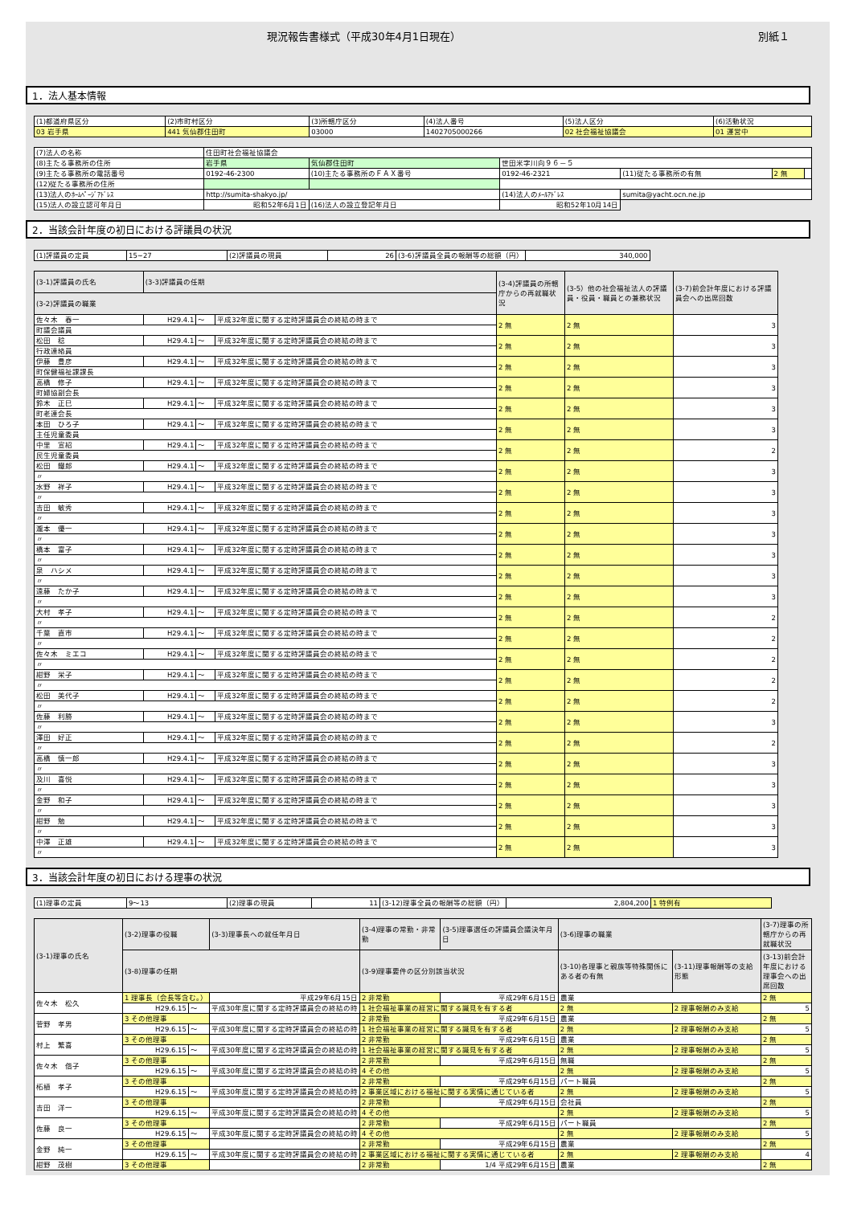現況報告書様式（平成30年4月1日現在） 別紙１
1．法人基本情報
| (1)都道府県区分 | (2)市町村区分 | (3)所轄庁区分 | (4)法人番号 | (5)法人区分 | (6)活動状況 |
| 03 岩手県 | 441 気仙郡住田町 | 03000 | 1402705000266 | 02 社会福祉協議会 | 01 運営中 |
| (7)法人の名称 | 住田町社会福祉協議会 | | | | | |
| (8)主たる事務所の住所 | 岩手県 | 気仙郡住田町 | 世田米字川向９６－５ | | | |
| (9)主たる事務所の電話番号 | 0192-46-2300 | (10)主たる事務所のＦＡＸ番号 | 0192-46-2321 | (11)従たる事務所の有無 | 2 無 | |
| (12)従たる事務所の住所 | | | | | | |
| (13)法人のﾎｰﾑﾍﾟｰｼﾞｱﾄﾞﾚｽ | http://sumita-shakyo.jp/ | | (14)法人のﾒｰﾙｱﾄﾞﾚｽ | sumita@yacht.ocn.ne.jp | | |
| (15)法人の設立認可年月日 | 昭和52年6月1日 | (16)法人の設立登記年月日 | 昭和52年10月14日 | | | |
2．当該会計年度の初日における評議員の状況
| (1)評議員の定員 | 15~27 | (2)評議員の現員 | 26 | (3-6)評議員全員の報酬等の総額（円） | 340,000 |
| (3-1)評議員の氏名 | (3-3)評議員の任期 | | | (3-4)評議員の所轄庁からの再就職状況 | (3-5）他の社会福祉法人の評議員・役員・職員との兼務状況 | (3-7)前会計年度における評議員会への出席回数 |
| (3-2)評議員の職業 | | | | | | |
| 佐々木 春一 | H29.4.1 | ～ | 平成32年度に関する定時評議員会の終結の時まで | 2 無 | 2 無 | 3 |
| 町議会議員 | | | | | | |
| 松田 稔 | H29.4.1 | ～ | 平成32年度に関する定時評議員会の終結の時まで | 2 無 | 2 無 | 3 |
| 行政連絡員 | | | | | | |
| 伊藤 豊彦 | H29.4.1 | ～ | 平成32年度に関する定時評議員会の終結の時まで | 2 無 | 2 無 | 3 |
| 町保健福祉課課長 | | | | | | |
| 高橋 修子 | H29.4.1 | ～ | 平成32年度に関する定時評議員会の終結の時まで | 2 無 | 2 無 | 3 |
| 町婦協副会長 | | | | | | |
| 鈴木 正巳 | H29.4.1 | ～ | 平成32年度に関する定時評議員会の終結の時まで | 2 無 | 2 無 | 3 |
| 町老連会長 | | | | | | |
| 本田 ひろ子 | H29.4.1 | ～ | 平成32年度に関する定時評議員会の終結の時まで | 2 無 | 2 無 | 3 |
| 主任児童委員 | | | | | | |
| 中里 宣紹 | H29.4.1 | ～ | 平成32年度に関する定時評議員会の終結の時まで | 2 無 | 2 無 | 2 |
| 民生児童委員 | | | | | | |
| 松田 鐵郎 | H29.4.1 | ～ | 平成32年度に関する定時評議員会の終結の時まで | 2 無 | 2 無 | 3 |
| 〃 | | | | | | |
| 水野 祥子 | H29.4.1 | ～ | 平成32年度に関する定時評議員会の終結の時まで | 2 無 | 2 無 | 3 |
| 〃 | | | | | | |
| 吉田 敏秀 | H29.4.1 | ～ | 平成32年度に関する定時評議員会の終結の時まで | 2 無 | 2 無 | 3 |
| 〃 | | | | | | |
| 瀧本 優一 | H29.4.1 | ～ | 平成32年度に関する定時評議員会の終結の時まで | 2 無 | 2 無 | 3 |
| 〃 | | | | | | |
| 橋本 富子 | H29.4.1 | ～ | 平成32年度に関する定時評議員会の終結の時まで | 2 無 | 2 無 | 3 |
| 〃 | | | | | | |
| 泉 ハシメ | H29.4.1 | ～ | 平成32年度に関する定時評議員会の終結の時まで | 2 無 | 2 無 | 3 |
| 〃 | | | | | | |
| 遠藤 たか子 | H29.4.1 | ～ | 平成32年度に関する定時評議員会の終結の時まで | 2 無 | 2 無 | 3 |
| 〃 | | | | | | |
| 大村 孝子 | H29.4.1 | ～ | 平成32年度に関する定時評議員会の終結の時まで | 2 無 | 2 無 | 2 |
| 〃 | | | | | | |
| 千葉 直市 | H29.4.1 | ～ | 平成32年度に関する定時評議員会の終結の時まで | 2 無 | 2 無 | 2 |
| 〃 | | | | | | |
| 佐々木 ミエコ | H29.4.1 | ～ | 平成32年度に関する定時評議員会の終結の時まで | 2 無 | 2 無 | 2 |
| 〃 | | | | | | |
| 紺野 栄子 | H29.4.1 | ～ | 平成32年度に関する定時評議員会の終結の時まで | 2 無 | 2 無 | 2 |
| 〃 | | | | | | |
| 松田 美代子 | H29.4.1 | ～ | 平成32年度に関する定時評議員会の終結の時まで | 2 無 | 2 無 | 2 |
| 〃 | | | | | | |
| 佐藤 利勝 | H29.4.1 | ～ | 平成32年度に関する定時評議員会の終結の時まで | 2 無 | 2 無 | 3 |
| 〃 | | | | | | |
| 澤田 好正 | H29.4.1 | ～ | 平成32年度に関する定時評議員会の終結の時まで | 2 無 | 2 無 | 2 |
| 〃 | | | | | | |
| 高橋 慎一郎 | H29.4.1 | ～ | 平成32年度に関する定時評議員会の終結の時まで | 2 無 | 2 無 | 3 |
| 〃 | | | | | | |
| 及川 喜悦 | H29.4.1 | ～ | 平成32年度に関する定時評議員会の終結の時まで | 2 無 | 2 無 | 3 |
| 〃 | | | | | | |
| 金野 和子 | H29.4.1 | ～ | 平成32年度に関する定時評議員会の終結の時まで | 2 無 | 2 無 | 3 |
| 〃 | | | | | | |
| 紺野 勉 | H29.4.1 | ～ | 平成32年度に関する定時評議員会の終結の時まで | 2 無 | 2 無 | 3 |
| 〃 | | | | | | |
| 中澤 正雄 | H29.4.1 | ～ | 平成32年度に関する定時評議員会の終結の時まで | 2 無 | 2 無 | 3 |
| 〃 | | | | | | |
3．当該会計年度の初日における理事の状況
| (1)理事の定員 | 9～13 | (2)理事の現員 | 11 | (3-12)理事全員の報酬等の総額（円） | 2,804,200 | 1 特例有 |
| (3-1)理事の氏名 | (3-2)理事の役職 | | | (3-3)理事長への就任年月日 | (3-4)理事の常勤・非常勤 | (3-5)理事選任の評議員会議決年月日 | (3-6)理事の職業 | | | (3-7)理事の所轄庁からの再就職状況 |
| | (3-8)理事の任期 | | | | (3-9)理事要件の区分別該当状況 | | | (3-10)各理事と親族等特殊関係にある者の有無 | (3-11)理事報酬等の支給形態 | (3-13)前会計年度における理事会への出席回数 |
| 佐々木 松久 | 1 理事長（会長等含む。） | | | 平成29年6月15日 | 2 非常勤 | 平成29年6月15日 | 農業 | | | 2 無 |
| | H29.6.15 | ～ | 平成30年度に関する定時評議員会の終結の時 | | 1 社会福祉事業の経営に関する識見を有する者 | | | 2 無 | 2 理事報酬のみ支給 | 5 |
| 菅野 孝男 | 3 その他理事 | | | | 2 非常勤 | 平成29年6月15日 | 農業 | | | 2 無 |
| | H29.6.15 | ～ | 平成30年度に関する定時評議員会の終結の時 | | 1 社会福祉事業の経営に関する識見を有する者 | | | 2 無 | 2 理事報酬のみ支給 | 5 |
| 村上 繁喜 | 3 その他理事 | | | | 2 非常勤 | 平成29年6月15日 | 農業 | | | 2 無 |
| | H29.6.15 | ～ | 平成30年度に関する定時評議員会の終結の時 | | 1 社会福祉事業の経営に関する識見を有する者 | | | 2 無 | 2 理事報酬のみ支給 | 5 |
| 佐々木 偕子 | 3 その他理事 | | | | 2 非常勤 | 平成29年6月15日 | 無職 | | | 2 無 |
| | H29.6.15 | ～ | 平成30年度に関する定時評議員会の終結の時 | | 4 その他 | | | 2 無 | 2 理事報酬のみ支給 | 5 |
| 柘植 孝子 | 3 その他理事 | | | | 2 非常勤 | 平成29年6月15日 | パート職員 | | | 2 無 |
| | H29.6.15 | ～ | 平成30年度に関する定時評議員会の終結の時 | | 2 事業区域における福祉に関する実情に通じている者 | | | 2 無 | 2 理事報酬のみ支給 | 5 |
| 吉田 洋一 | 3 その他理事 | | | | 2 非常勤 | 平成29年6月15日 | 会社員 | | | 2 無 |
| | H29.6.15 | ～ | 平成30年度に関する定時評議員会の終結の時 | | 4 その他 | | | 2 無 | 2 理事報酬のみ支給 | 5 |
| 佐藤 良一 | 3 その他理事 | | | | 2 非常勤 | 平成29年6月15日 | パート職員 | | | 2 無 |
| | H29.6.15 | ～ | 平成30年度に関する定時評議員会の終結の時 | | 4 その他 | | | 2 無 | 2 理事報酬のみ支給 | 5 |
| 金野 純一 | 3 その他理事 | | | | 2 非常勤 | 平成29年6月15日 | 農業 | | | 2 無 |
| | H29.6.15 | ～ | 平成30年度に関する定時評議員会の終結の時 | | 2 事業区域における福祉に関する実情に通じている者 | | | 2 無 | 2 理事報酬のみ支給 | 4 |
| 紺野 茂樹 | 3 その他理事 | | | | 2 非常勤 | 1/4 平成29年6月15日 | 農業 | | | 2 無 |